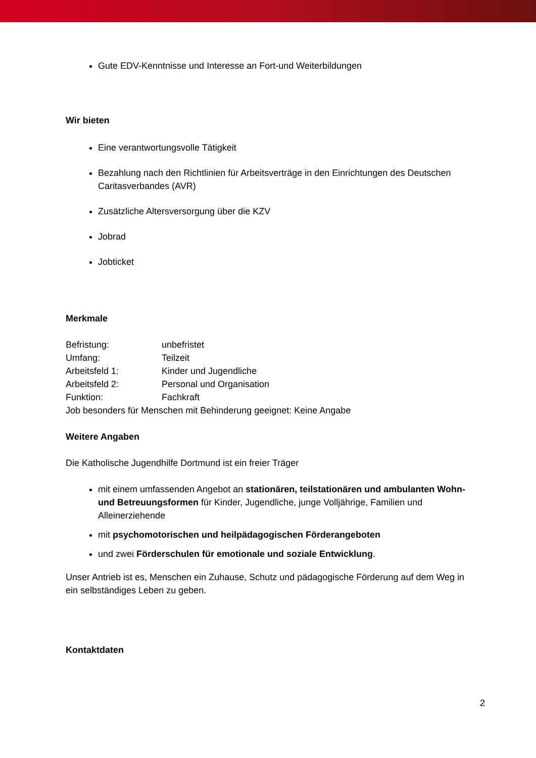Gute EDV-Kenntnisse und Interesse an Fort-und Weiterbildungen
Wir bieten
Eine verantwortungsvolle Tätigkeit
Bezahlung nach den Richtlinien für Arbeitsverträge in den Einrichtungen des Deutschen Caritasverbandes (AVR)
Zusätzliche Altersversorgung über die KZV
Jobrad
Jobticket
Merkmale
Befristung: unbefristet
Umfang: Teilzeit
Arbeitsfeld 1: Kinder und Jugendliche
Arbeitsfeld 2: Personal und Organisation
Funktion: Fachkraft
Job besonders für Menschen mit Behinderung geeignet: Keine Angabe
Weitere Angaben
Die Katholische Jugendhilfe Dortmund ist ein freier Träger
mit einem umfassenden Angebot an stationären, teilstationären und ambulanten Wohn- und Betreuungsformen für Kinder, Jugendliche, junge Volljährige, Familien und Alleinerziehende
mit psychomotorischen und heilpädagogischen Förderangeboten
und zwei Förderschulen für emotionale und soziale Entwicklung.
Unser Antrieb ist es, Menschen ein Zuhause, Schutz und pädagogische Förderung auf dem Weg in ein selbständiges Leben zu geben.
Kontaktdaten
2